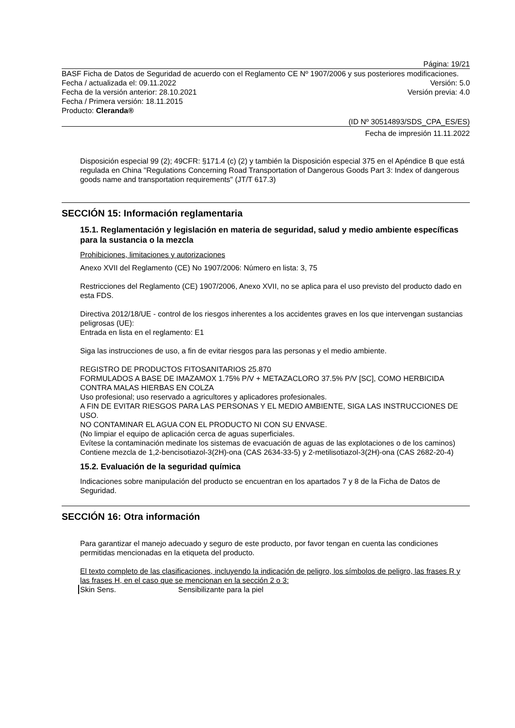Página: 19/21
BASF Ficha de Datos de Seguridad de acuerdo con el Reglamento CE Nº 1907/2006 y sus posteriores modificaciones.
Fecha / actualizada el: 09.11.2022 Versión: 5.0
Fecha de la versión anterior: 28.10.2021 Versión previa: 4.0
Fecha / Primera versión: 18.11.2015
Producto: Cleranda®
(ID Nº 30514893/SDS_CPA_ES/ES)
Fecha de impresión 11.11.2022
Disposición especial 99 (2); 49CFR: §171.4 (c) (2) y también la Disposición especial 375 en el Apéndice B que está regulada en China "Regulations Concerning Road Transportation of Dangerous Goods Part 3: Index of dangerous goods name and transportation requirements" (JT/T 617.3)
SECCIÓN 15: Información reglamentaria
15.1. Reglamentación y legislación en materia de seguridad, salud y medio ambiente específicas para la sustancia o la mezcla
Prohibiciones, limitaciones y autorizaciones
Anexo XVII del Reglamento (CE) No 1907/2006: Número en lista: 3, 75
Restricciones del Reglamento (CE) 1907/2006, Anexo XVII, no se aplica para el uso previsto del producto dado en esta FDS.
Directiva 2012/18/UE - control de los riesgos inherentes a los accidentes graves en los que intervengan sustancias peligrosas (UE):
Entrada en lista en el reglamento: E1
Siga las instrucciones de uso, a fin de evitar riesgos para las personas y el medio ambiente.
REGISTRO DE PRODUCTOS FITOSANITARIOS 25.870
FORMULADOS A BASE DE IMAZAMOX 1.75% P/V + METAZACLORO 37.5% P/V [SC], COMO HERBICIDA CONTRA MALAS HIERBAS EN COLZA
Uso profesional; uso reservado a agricultores y aplicadores profesionales.
A FIN DE EVITAR RIESGOS PARA LAS PERSONAS Y EL MEDIO AMBIENTE, SIGA LAS INSTRUCCIONES DE USO.
NO CONTAMINAR EL AGUA CON EL PRODUCTO NI CON SU ENVASE.
(No limpiar el equipo de aplicación cerca de aguas superficiales.
Evítese la contaminación medinate los sistemas de evacuación de aguas de las explotaciones o de los caminos)
Contiene mezcla de 1,2-bencisotiazol-3(2H)-ona (CAS 2634-33-5) y 2-metilisotiazol-3(2H)-ona (CAS 2682-20-4)
15.2. Evaluación de la seguridad química
Indicaciones sobre manipulación del producto se encuentran en los apartados 7 y 8 de la Ficha de Datos de Seguridad.
SECCIÓN 16: Otra información
Para garantizar el manejo adecuado y seguro de este producto, por favor tengan en cuenta las condiciones permitidas mencionadas en la etiqueta del producto.
El texto completo de las clasificaciones, incluyendo la indicación de peligro, los símbolos de peligro, las frases R y las frases H, en el caso que se mencionan en la sección 2 o 3:
Skin Sens. Sensibilizante para la piel